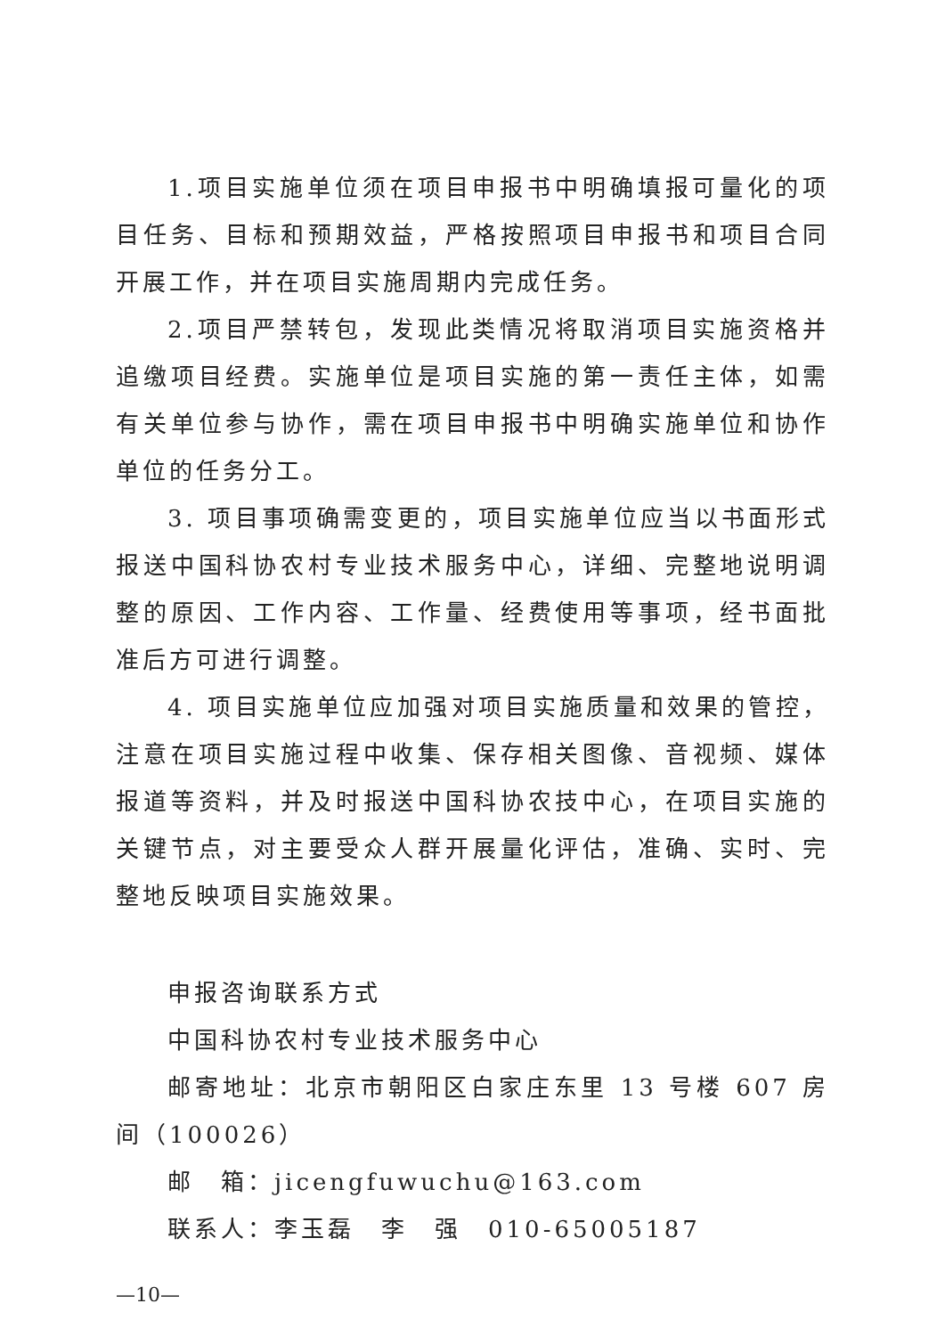1.项目实施单位须在项目申报书中明确填报可量化的项目任务、目标和预期效益，严格按照项目申报书和项目合同开展工作，并在项目实施周期内完成任务。
2.项目严禁转包，发现此类情况将取消项目实施资格并追缴项目经费。实施单位是项目实施的第一责任主体，如需有关单位参与协作，需在项目申报书中明确实施单位和协作单位的任务分工。
3. 项目事项确需变更的，项目实施单位应当以书面形式报送中国科协农村专业技术服务中心，详细、完整地说明调整的原因、工作内容、工作量、经费使用等事项，经书面批准后方可进行调整。
4. 项目实施单位应加强对项目实施质量和效果的管控，注意在项目实施过程中收集、保存相关图像、音视频、媒体报道等资料，并及时报送中国科协农技中心，在项目实施的关键节点，对主要受众人群开展量化评估，准确、实时、完整地反映项目实施效果。
申报咨询联系方式
中国科协农村专业技术服务中心
邮寄地址：北京市朝阳区白家庄东里 13 号楼 607 房间（100026）
邮　箱：jicengfuwuchu@163.com
联系人：李玉磊　李　强　010-65005187
—10—